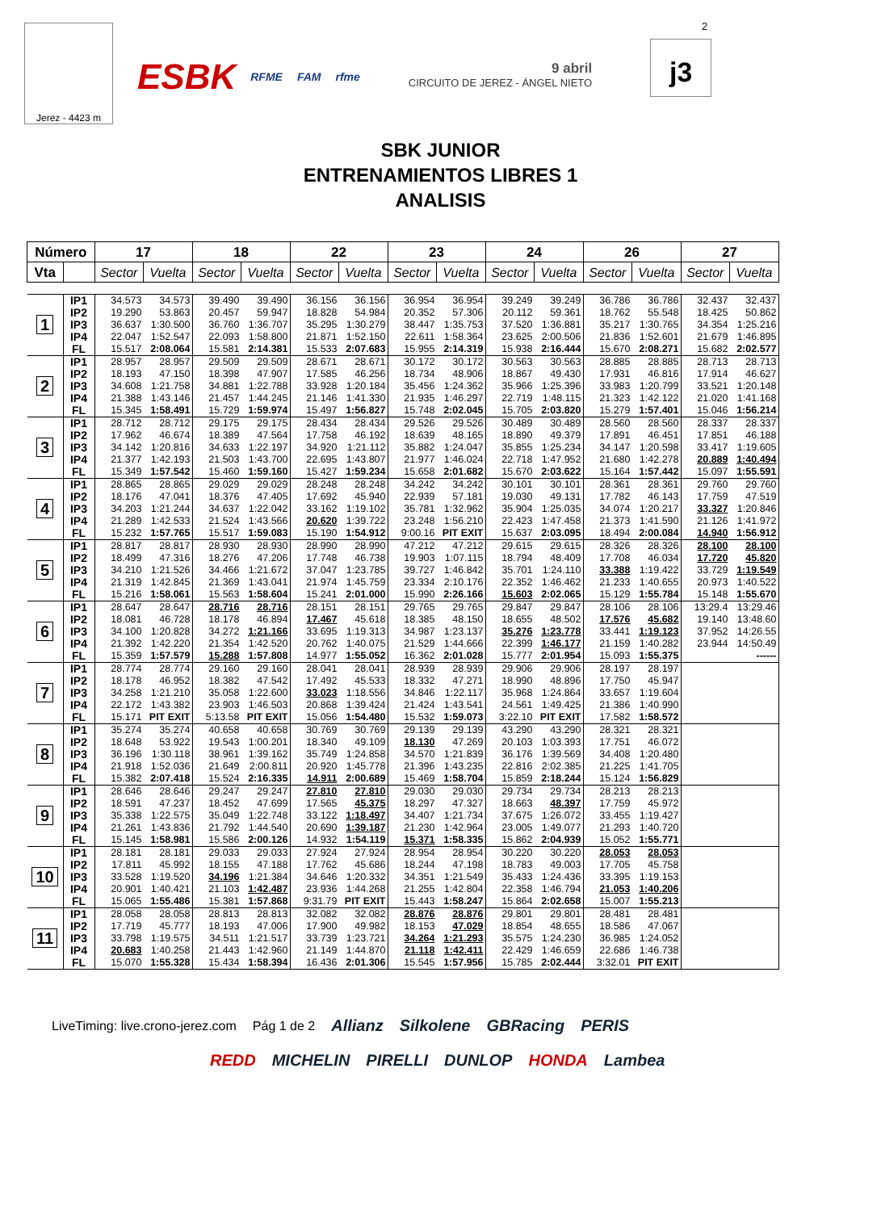Jerez - 4423 m
ESBK RFME FAM rfme
9 abril
CIRCUITO DE JEREZ - ÁNGEL NIETO
2
j3
SBK JUNIOR
ENTRENAMIENTOS LIBRES 1
ANALISIS
| Número | | 17 | | 18 | | 22 | | 23 | | 24 | | 26 | | 27 | |
| --- | --- | --- | --- | --- | --- | --- | --- | --- | --- | --- | --- | --- | --- | --- | --- |
| Vta | | Sector | Vuelta | Sector | Vuelta | Sector | Vuelta | Sector | Vuelta | Sector | Vuelta | Sector | Vuelta | Sector | Vuelta |
| 1 | IP1 | 34.573 | 34.573 | 39.490 | 39.490 | 36.156 | 36.156 | 36.954 | 36.954 | 39.249 | 39.249 | 36.786 | 36.786 | 32.437 | 32.437 |
| | IP2 | 19.290 | 53.863 | 20.457 | 59.947 | 18.828 | 54.984 | 20.352 | 57.306 | 20.112 | 59.361 | 18.762 | 55.548 | 18.425 | 50.862 |
| | IP3 | 36.637 | 1:30.500 | 36.760 | 1:36.707 | 35.295 | 1:30.279 | 38.447 | 1:35.753 | 37.520 | 1:36.881 | 35.217 | 1:30.765 | 34.354 | 1:25.216 |
| | IP4 | 22.047 | 1:52.547 | 22.093 | 1:58.800 | 21.871 | 1:52.150 | 22.611 | 1:58.364 | 23.625 | 2:00.506 | 21.836 | 1:52.601 | 21.679 | 1:46.895 |
| | FL | 15.517 | 2:08.064 | 15.581 | 2:14.381 | 15.533 | 2:07.683 | 15.955 | 2:14.319 | 15.938 | 2:16.444 | 15.670 | 2:08.271 | 15.682 | 2:02.577 |
| 2 | IP1 | 28.957 | 28.957 | 29.509 | 29.509 | 28.671 | 28.671 | 30.172 | 30.172 | 30.563 | 30.563 | 28.885 | 28.885 | 28.713 | 28.713 |
| | IP2 | 18.193 | 47.150 | 18.398 | 47.907 | 17.585 | 46.256 | 18.734 | 48.906 | 18.867 | 49.430 | 17.931 | 46.816 | 17.914 | 46.627 |
| | IP3 | 34.608 | 1:21.758 | 34.881 | 1:22.788 | 33.928 | 1:20.184 | 35.456 | 1:24.362 | 35.966 | 1:25.396 | 33.983 | 1:20.799 | 33.521 | 1:20.148 |
| | IP4 | 21.388 | 1:43.146 | 21.457 | 1:44.245 | 21.146 | 1:41.330 | 21.935 | 1:46.297 | 22.719 | 1:48.115 | 21.323 | 1:42.122 | 21.020 | 1:41.168 |
| | FL | 15.345 | 1:58.491 | 15.729 | 1:59.974 | 15.497 | 1:56.827 | 15.748 | 2:02.045 | 15.705 | 2:03.820 | 15.279 | 1:57.401 | 15.046 | 1:56.214 |
| 3 | IP1 | 28.712 | 28.712 | 29.175 | 29.175 | 28.434 | 28.434 | 29.526 | 29.526 | 30.489 | 30.489 | 28.560 | 28.560 | 28.337 | 28.337 |
| | IP2 | 17.962 | 46.674 | 18.389 | 47.564 | 17.758 | 46.192 | 18.639 | 48.165 | 18.890 | 49.379 | 17.891 | 46.451 | 17.851 | 46.188 |
| | IP3 | 34.142 | 1:20.816 | 34.633 | 1:22.197 | 34.920 | 1:21.112 | 35.882 | 1:24.047 | 35.855 | 1:25.234 | 34.147 | 1:20.598 | 33.417 | 1:19.605 |
| | IP4 | 21.377 | 1:42.193 | 21.503 | 1:43.700 | 22.695 | 1:43.807 | 21.977 | 1:46.024 | 22.718 | 1:47.952 | 21.680 | 1:42.278 | 20.889 | 1:40.494 |
| | FL | 15.349 | 1:57.542 | 15.460 | 1:59.160 | 15.427 | 1:59.234 | 15.658 | 2:01.682 | 15.670 | 2:03.622 | 15.164 | 1:57.442 | 15.097 | 1:55.591 |
| 4 | IP1 | 28.865 | 28.865 | 29.029 | 29.029 | 28.248 | 28.248 | 34.242 | 34.242 | 30.101 | 30.101 | 28.361 | 28.361 | 29.760 | 29.760 |
| | IP2 | 18.176 | 47.041 | 18.376 | 47.405 | 17.692 | 45.940 | 22.939 | 57.181 | 19.030 | 49.131 | 17.782 | 46.143 | 17.759 | 47.519 |
| | IP3 | 34.203 | 1:21.244 | 34.637 | 1:22.042 | 33.162 | 1:19.102 | 35.781 | 1:32.962 | 35.904 | 1:25.035 | 34.074 | 1:20.217 | 33.327 | 1:20.846 |
| | IP4 | 21.289 | 1:42.533 | 21.524 | 1:43.566 | 20.620 | 1:39.722 | 23.248 | 1:56.210 | 22.423 | 1:47.458 | 21.373 | 1:41.590 | 21.126 | 1:41.972 |
| | FL | 15.232 | 1:57.765 | 15.517 | 1:59.083 | 15.190 | 1:54.912 | 9:00.16 | PIT EXIT | 15.637 | 2:03.095 | 18.494 | 2:00.084 | 14.940 | 1:56.912 |
| 5 | IP1 | 28.817 | 28.817 | 28.930 | 28.930 | 28.990 | 28.990 | 47.212 | 47.212 | 29.615 | 29.615 | 28.326 | 28.326 | 28.100 | 28.100 |
| | IP2 | 18.499 | 47.316 | 18.276 | 47.206 | 17.748 | 46.738 | 19.903 | 1:07.115 | 18.794 | 48.409 | 17.708 | 46.034 | 17.720 | 45.820 |
| | IP3 | 34.210 | 1:21.526 | 34.466 | 1:21.672 | 37.047 | 1:23.785 | 39.727 | 1:46.842 | 35.701 | 1:24.110 | 33.388 | 1:19.422 | 33.729 | 1:19.549 |
| | IP4 | 21.319 | 1:42.845 | 21.369 | 1:43.041 | 21.974 | 1:45.759 | 23.334 | 2:10.176 | 22.352 | 1:46.462 | 21.233 | 1:40.655 | 20.973 | 1:40.522 |
| | FL | 15.216 | 1:58.061 | 15.563 | 1:58.604 | 15.241 | 2:01.000 | 15.990 | 2:26.166 | 15.603 | 2:02.065 | 15.129 | 1:55.784 | 15.148 | 1:55.670 |
| 6 | IP1 | 28.647 | 28.647 | 28.716 | 28.716 | 28.151 | 28.151 | 29.765 | 29.765 | 29.847 | 29.847 | 28.106 | 28.106 | 13:29.4 | 13:29.46 |
| | IP2 | 18.081 | 46.728 | 18.178 | 46.894 | 17.467 | 45.618 | 18.385 | 48.150 | 18.655 | 48.502 | 17.576 | 45.682 | 19.140 | 13:48.60 |
| | IP3 | 34.100 | 1:20.828 | 34.272 | 1:21.166 | 33.695 | 1:19.313 | 34.987 | 1:23.137 | 35.276 | 1:23.778 | 33.441 | 1:19.123 | 37.952 | 14:26.55 |
| | IP4 | 21.392 | 1:42.220 | 21.354 | 1:42.520 | 20.762 | 1:40.075 | 21.529 | 1:44.666 | 22.399 | 1:46.177 | 21.159 | 1:40.282 | 23.944 | 14:50.49 |
| | FL | 15.359 | 1:57.579 | 15.288 | 1:57.808 | 14.977 | 1:55.052 | 16.362 | 2:01.028 | 15.777 | 2:01.954 | 15.093 | 1:55.375 | | ------ |
| 7 | IP1 | 28.774 | 28.774 | 29.160 | 29.160 | 28.041 | 28.041 | 28.939 | 28.939 | 29.906 | 29.906 | 28.197 | 28.197 | | |
| | IP2 | 18.178 | 46.952 | 18.382 | 47.542 | 17.492 | 45.533 | 18.332 | 47.271 | 18.990 | 48.896 | 17.750 | 45.947 | | |
| | IP3 | 34.258 | 1:21.210 | 35.058 | 1:22.600 | 33.023 | 1:18.556 | 34.846 | 1:22.117 | 35.968 | 1:24.864 | 33.657 | 1:19.604 | | |
| | IP4 | 22.172 | 1:43.382 | 23.903 | 1:46.503 | 20.868 | 1:39.424 | 21.424 | 1:43.541 | 24.561 | 1:49.425 | 21.386 | 1:40.990 | | |
| | FL | 15.171 | PIT EXIT | 5:13.58 | PIT EXIT | 15.056 | 1:54.480 | 15.532 | 1:59.073 | 3:22.10 | PIT EXIT | 17.582 | 1:58.572 | | |
| 8 | IP1 | 35.274 | 35.274 | 40.658 | 40.658 | 30.769 | 30.769 | 29.139 | 29.139 | 43.290 | 43.290 | 28.321 | 28.321 | | |
| | IP2 | 18.648 | 53.922 | 19.543 | 1:00.201 | 18.340 | 49.109 | 18.130 | 47.269 | 20.103 | 1:03.393 | 17.751 | 46.072 | | |
| | IP3 | 36.196 | 1:30.118 | 38.961 | 1:39.162 | 35.749 | 1:24.858 | 34.570 | 1:21.839 | 36.176 | 1:39.569 | 34.408 | 1:20.480 | | |
| | IP4 | 21.918 | 1:52.036 | 21.649 | 2:00.811 | 20.920 | 1:45.778 | 21.396 | 1:43.235 | 22.816 | 2:02.385 | 21.225 | 1:41.705 | | |
| | FL | 15.382 | 2:07.418 | 15.524 | 2:16.335 | 14.911 | 2:00.689 | 15.469 | 1:58.704 | 15.859 | 2:18.244 | 15.124 | 1:56.829 | | |
| 9 | IP1 | 28.646 | 28.646 | 29.247 | 29.247 | 27.810 | 27.810 | 29.030 | 29.030 | 29.734 | 29.734 | 28.213 | 28.213 | | |
| | IP2 | 18.591 | 47.237 | 18.452 | 47.699 | 17.565 | 45.375 | 18.297 | 47.327 | 18.663 | 48.397 | 17.759 | 45.972 | | |
| | IP3 | 35.338 | 1:22.575 | 35.049 | 1:22.748 | 33.122 | 1:18.497 | 34.407 | 1:21.734 | 37.675 | 1:26.072 | 33.455 | 1:19.427 | | |
| | IP4 | 21.261 | 1:43.836 | 21.792 | 1:44.540 | 20.690 | 1:39.187 | 21.230 | 1:42.964 | 23.005 | 1:49.077 | 21.293 | 1:40.720 | | |
| | FL | 15.145 | 1:58.981 | 15.586 | 2:00.126 | 14.932 | 1:54.119 | 15.371 | 1:58.335 | 15.862 | 2:04.939 | 15.052 | 1:55.771 | | |
| 10 | IP1 | 28.181 | 28.181 | 29.033 | 29.033 | 27.924 | 27.924 | 28.954 | 28.954 | 30.220 | 30.220 | 28.053 | 28.053 | | |
| | IP2 | 17.811 | 45.992 | 18.155 | 47.188 | 17.762 | 45.686 | 18.244 | 47.198 | 18.783 | 49.003 | 17.705 | 45.758 | | |
| | IP3 | 33.528 | 1:19.520 | 34.196 | 1:21.384 | 34.646 | 1:20.332 | 34.351 | 1:21.549 | 35.433 | 1:24.436 | 33.395 | 1:19.153 | | |
| | IP4 | 20.901 | 1:40.421 | 21.103 | 1:42.487 | 23.936 | 1:44.268 | 21.255 | 1:42.804 | 22.358 | 1:46.794 | 21.053 | 1:40.206 | | |
| | FL | 15.065 | 1:55.486 | 15.381 | 1:57.868 | 9:31.79 | PIT EXIT | 15.443 | 1:58.247 | 15.864 | 2:02.658 | 15.007 | 1:55.213 | | |
| 11 | IP1 | 28.058 | 28.058 | 28.813 | 28.813 | 32.082 | 32.082 | 28.876 | 28.876 | 29.801 | 29.801 | 28.481 | 28.481 | | |
| | IP2 | 17.719 | 45.777 | 18.193 | 47.006 | 17.900 | 49.982 | 18.153 | 47.029 | 18.854 | 48.655 | 18.586 | 47.067 | | |
| | IP3 | 33.798 | 1:19.575 | 34.511 | 1:21.517 | 33.739 | 1:23.721 | 34.264 | 1:21.293 | 35.575 | 1:24.230 | 36.985 | 1:24.052 | | |
| | IP4 | 20.683 | 1:40.258 | 21.443 | 1:42.960 | 21.149 | 1:44.870 | 21.118 | 1:42.411 | 22.429 | 1:46.659 | 22.686 | 1:46.738 | | |
| | FL | 15.070 | 1:55.328 | 15.434 | 1:58.394 | 16.436 | 2:01.306 | 15.545 | 1:57.956 | 15.785 | 2:02.444 | 3:32.01 | PIT EXIT | | |
LiveTiming: live.crono-jerez.com Pág 1 de 2 Allianz Silkolene GBRacing PERIS
REDD MICHELIN PIRELLI DUNLOP HONDA Lambea